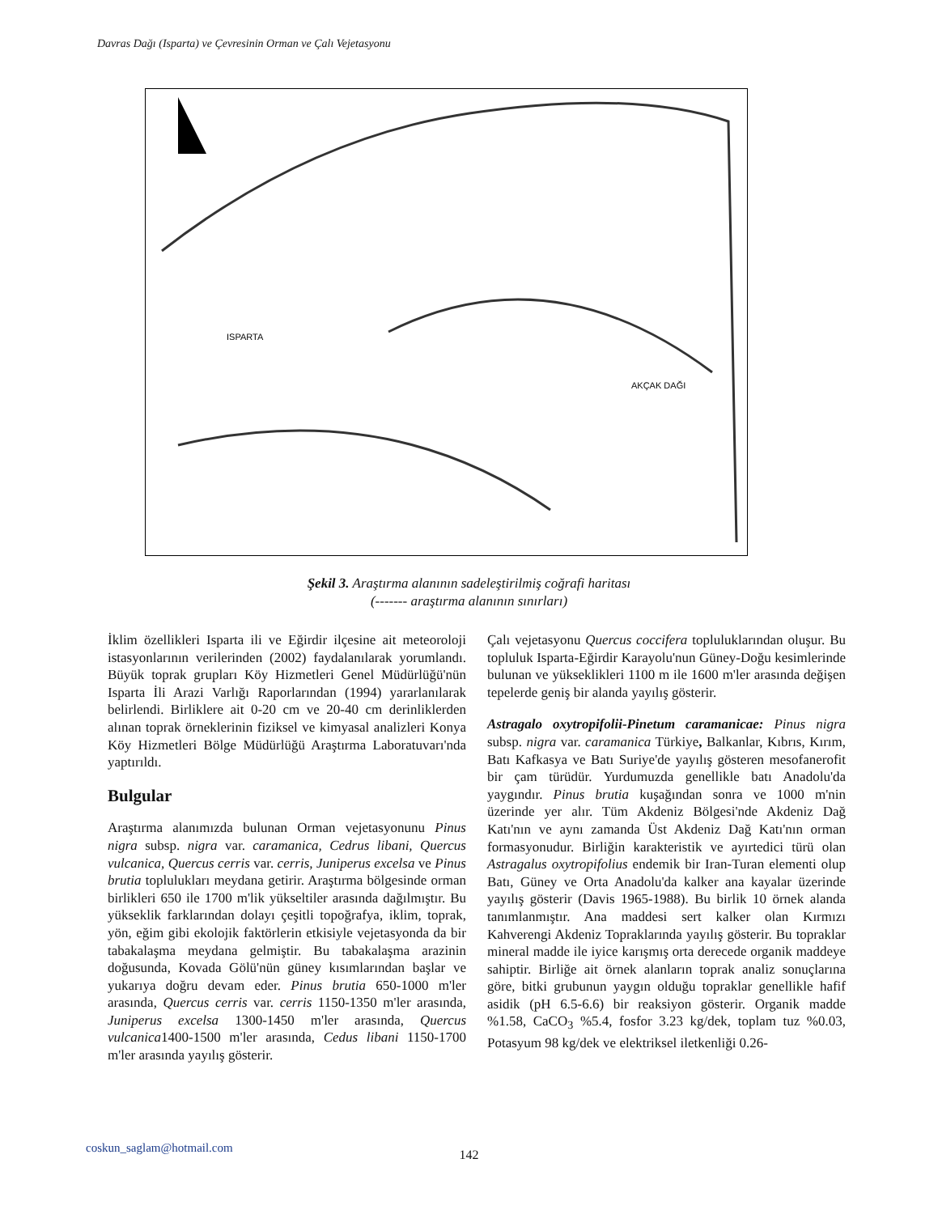Davras Dağı (Isparta) ve Çevresinin Orman ve Çalı Vejetasyonu
ISPARTA
AKÇAK DAĞI
Şekil 3. Araştırma alanının sadeleştirilmiş coğrafi haritası
(------- araştırma alanının sınırları)
İklim özellikleri Isparta ili ve Eğirdir ilçesine ait meteoroloji istasyonlarının verilerinden (2002) faydalanılarak yorumlandı. Büyük toprak grupları Köy Hizmetleri Genel Müdürlüğü'nün Isparta İli Arazi Varlığı Raporlarından (1994) yararlanılarak belirlendi. Birliklere ait 0-20 cm ve 20-40 cm derinliklerden alınan toprak örneklerinin fiziksel ve kimyasal analizleri Konya Köy Hizmetleri Bölge Müdürlüğü Araştırma Laboratuvarı'nda yaptırıldı.
Bulgular
Araştırma alanımızda bulunan Orman vejetasyonunu Pinus nigra subsp. nigra var. caramanica, Cedrus libani, Quercus vulcanica, Quercus cerris var. cerris, Juniperus excelsa ve Pinus brutia toplulukları meydana getirir. Araştırma bölgesinde orman birlikleri 650 ile 1700 m'lik yükseltiler arasında dağılmıştır. Bu yükseklik farklarından dolayı çeşitli topoğrafya, iklim, toprak, yön, eğim gibi ekolojik faktörlerin etkisiyle vejetasyonda da bir tabakalaşma meydana gelmiştir. Bu tabakalaşma arazinin doğusunda, Kovada Gölü'nün güney kısımlarından başlar ve yukarıya doğru devam eder. Pinus brutia 650-1000 m'ler arasında, Quercus cerris var. cerris 1150-1350 m'ler arasında, Juniperus excelsa 1300-1450 m'ler arasında, Quercus vulcanica1400-1500 m'ler arasında, Cedus libani 1150-1700 m'ler arasında yayılış gösterir.
Çalı vejetasyonu Quercus coccifera topluluklarından oluşur. Bu topluluk Isparta-Eğirdir Karayolu'nun Güney-Doğu kesimlerinde bulunan ve yükseklikleri 1100 m ile 1600 m'ler arasında değişen tepelerde geniş bir alanda yayılış gösterir.
Astragalo oxytropifolii-Pinetum caramanicae: Pinus nigra subsp. nigra var. caramanica Türkiye, Balkanlar, Kıbrıs, Kırım, Batı Kafkasya ve Batı Suriye'de yayılış gösteren mesofanerofit bir çam türüdür. Yurdumuzda genellikle batı Anadolu'da yaygındır. Pinus brutia kuşağından sonra ve 1000 m'nin üzerinde yer alır. Tüm Akdeniz Bölgesi'nde Akdeniz Dağ Katı'nın ve aynı zamanda Üst Akdeniz Dağ Katı'nın orman formasyonudur. Birliğin karakteristik ve ayırtedici türü olan Astragalus oxytropifolius endemik bir Iran-Turan elementi olup Batı, Güney ve Orta Anadolu'da kalker ana kayalar üzerinde yayılış gösterir (Davis 1965-1988). Bu birlik 10 örnek alanda tanımlanmıştır. Ana maddesi sert kalker olan Kırmızı Kahverengi Akdeniz Topraklarında yayılış gösterir. Bu topraklar mineral madde ile iyice karışmış orta derecede organik maddeye sahiptir. Birliğe ait örnek alanların toprak analiz sonuçlarına göre, bitki grubunun yaygın olduğu topraklar genellikle hafif asidik (pH 6.5-6.6) bir reaksiyon gösterir. Organik madde %1.58, CaCO<sub>3</sub> %5.4, fosfor 3.23 kg/dek, toplam tuz %0.03, Potasyum 98 kg/dek ve elektriksel iletkenliği 0.26-
coskun_saglam@hotmail.com
142